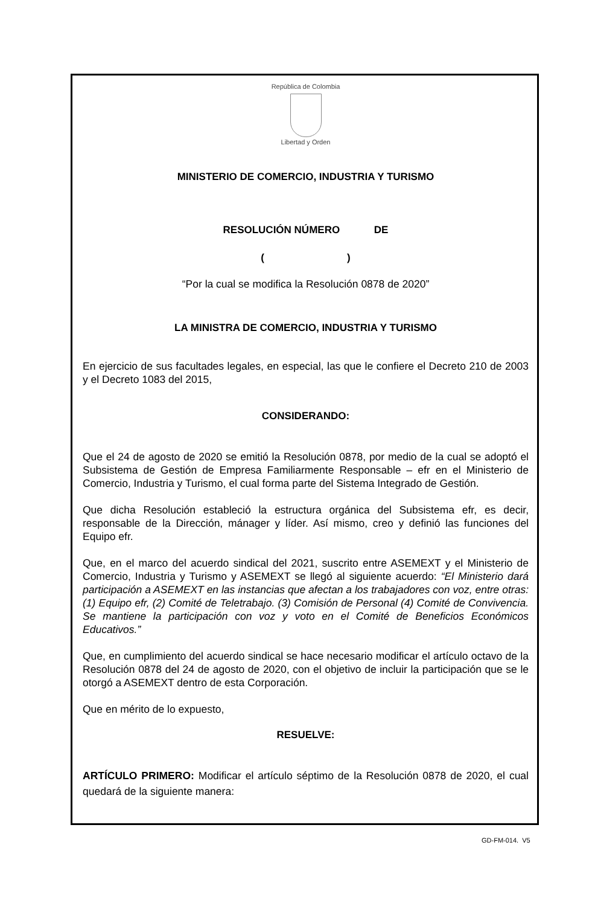República de Colombia
Libertad y Orden
MINISTERIO DE COMERCIO, INDUSTRIA Y TURISMO
RESOLUCIÓN NÚMERO DE
( )
“Por la cual se modifica la Resolución 0878 de 2020”
LA MINISTRA DE COMERCIO, INDUSTRIA Y TURISMO
En ejercicio de sus facultades legales, en especial, las que le confiere el Decreto 210 de 2003 y el Decreto 1083 del 2015,
CONSIDERANDO:
Que el 24 de agosto de 2020 se emitió la Resolución 0878, por medio de la cual se adoptó el Subsistema de Gestión de Empresa Familiarmente Responsable – efr en el Ministerio de Comercio, Industria y Turismo, el cual forma parte del Sistema Integrado de Gestión.
Que dicha Resolución estableció la estructura orgánica del Subsistema efr, es decir, responsable de la Dirección, mánager y líder. Así mismo, creo y definió las funciones del Equipo efr.
Que, en el marco del acuerdo sindical del 2021, suscrito entre ASEMEXT y el Ministerio de Comercio, Industria y Turismo y ASEMEXT se llegó al siguiente acuerdo: “El Ministerio dará participación a ASEMEXT en las instancias que afectan a los trabajadores con voz, entre otras: (1) Equipo efr, (2) Comité de Teletrabajo. (3) Comisión de Personal (4) Comité de Convivencia. Se mantiene la participación con voz y voto en el Comité de Beneficios Económicos Educativos.”
Que, en cumplimiento del acuerdo sindical se hace necesario modificar el artículo octavo de la Resolución 0878 del 24 de agosto de 2020, con el objetivo de incluir la participación que se le otorgó a ASEMEXT dentro de esta Corporación.
Que en mérito de lo expuesto,
RESUELVE:
ARTÍCULO PRIMERO: Modificar el artículo séptimo de la Resolución 0878 de 2020, el cual quedará de la siguiente manera:
GD-FM-014. V5